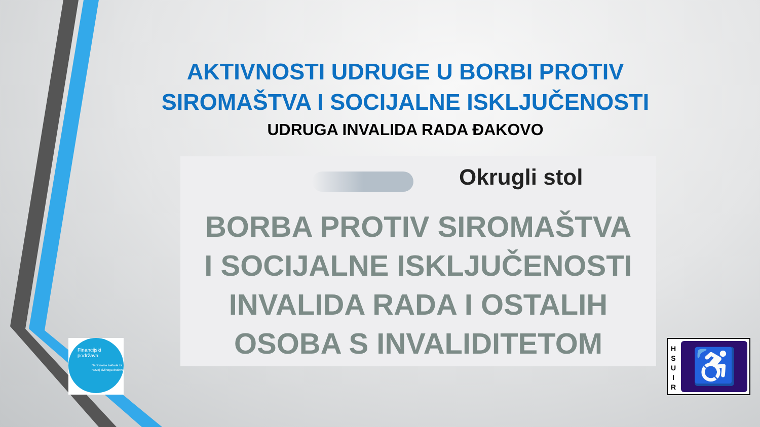AKTIVNOSTI UDRUGE U BORBI PROTIV SIROMAŠTVA I SOCIJALNE ISKLJUČENOSTI
UDRUGA INVALIDA RADA ĐAKOVO
Okrugli stol
BORBA PROTIV SIROMAŠTVA
I SOCIJALNE ISKLJUČENOSTI
INVALIDA RADA I OSTALIH
OSOBA S INVALIDITETOM
Financijski
podržava
Nacionalna zaklada za razvoj civilnoga društva
H
S
U
I
R
♿